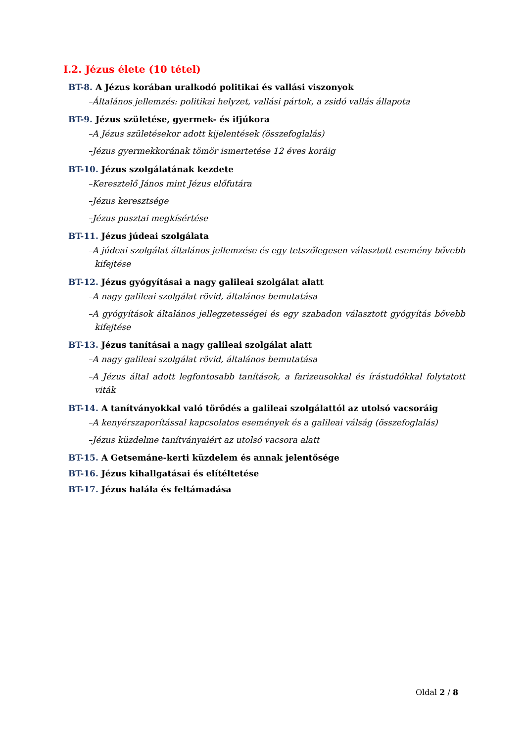I.2. Jézus élete (10 tétel)
BT-8. A Jézus korában uralkodó politikai és vallási viszonyok
–Általános jellemzés: politikai helyzet, vallási pártok, a zsidó vallás állapota
BT-9. Jézus születése, gyermek- és ifjúkora
–A Jézus születésekor adott kijelentések (összefoglalás)
–Jézus gyermekkorának tömör ismertetése 12 éves koráig
BT-10. Jézus szolgálatának kezdete
–Keresztelő János mint Jézus előfutára
–Jézus keresztsége
–Jézus pusztai megkísértése
BT-11. Jézus júdeai szolgálata
–A júdeai szolgálat általános jellemzése és egy tetszőlegesen választott esemény bővebb kifejtése
BT-12. Jézus gyógyításai a nagy galileai szolgálat alatt
–A nagy galileai szolgálat rövid, általános bemutatása
–A gyógyítások általános jellegzetességei és egy szabadon választott gyógyítás bővebb kifejtése
BT-13. Jézus tanításai a nagy galileai szolgálat alatt
–A nagy galileai szolgálat rövid, általános bemutatása
–A Jézus által adott legfontosabb tanítások, a farizeusokkal és írástudókkal folytatott viták
BT-14. A tanítványokkal való törődés a galileai szolgálattól az utolsó vacsoráig
–A kenyérszaporítással kapcsolatos események és a galileai válság (összefoglalás)
–Jézus küzdelme tanítványaiért az utolsó vacsora alatt
BT-15. A Getsemáne-kerti küzdelem és annak jelentősége
BT-16. Jézus kihallgatásai és elítéltetése
BT-17. Jézus halála és feltámadása
Oldal 2 / 8